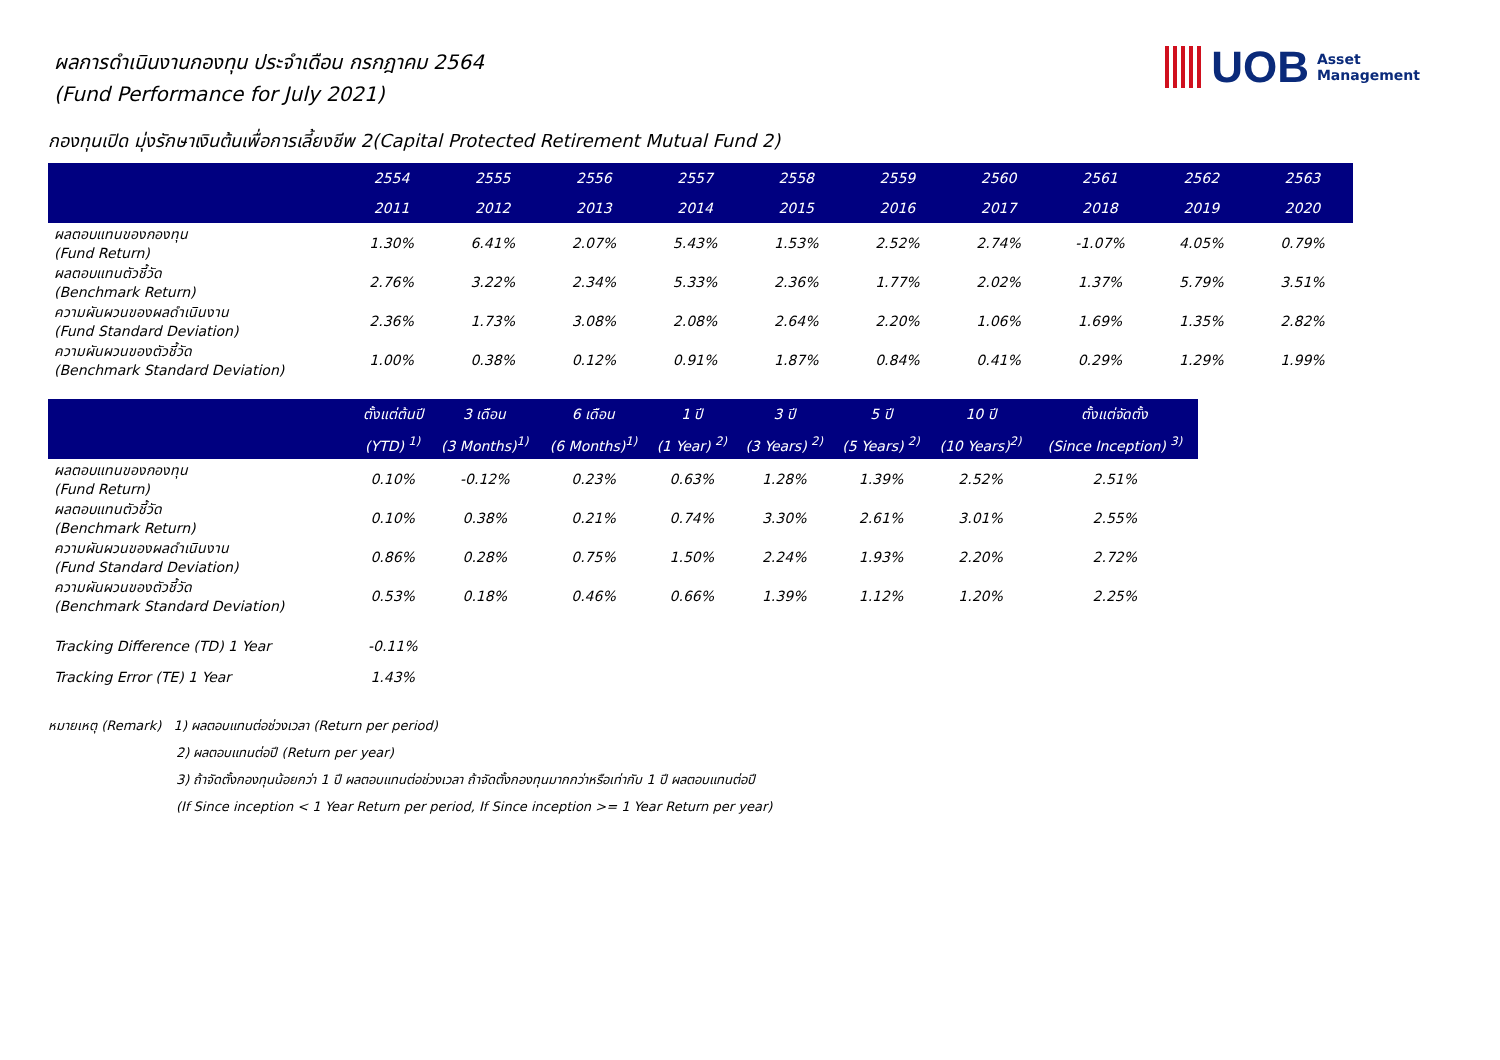UOB
Asset
Management
ผลการดำเนินงานกองทุน ประจำเดือน กรกฎาคม 2564
(Fund Performance for July 2021)
กองทุนเปิด มุ่งรักษาเงินต้นเพื่อการเลี้ยงชีพ 2(Capital Protected Retirement Mutual Fund 2)
| | 2554 | 2555 | 2556 | 2557 | 2558 | 2559 | 2560 | 2561 | 2562 | 2563 |
| --- | --- | --- | --- | --- | --- | --- | --- | --- | --- | --- |
| | 2011 | 2012 | 2013 | 2014 | 2015 | 2016 | 2017 | 2018 | 2019 | 2020 |
| ผลตอบแทนของกองทุน (Fund Return) | 1.30% | 6.41% | 2.07% | 5.43% | 1.53% | 2.52% | 2.74% | -1.07% | 4.05% | 0.79% |
| ผลตอบแทนตัวชี้วัด (Benchmark Return) | 2.76% | 3.22% | 2.34% | 5.33% | 2.36% | 1.77% | 2.02% | 1.37% | 5.79% | 3.51% |
| ความผันผวนของผลดำเนินงาน (Fund Standard Deviation) | 2.36% | 1.73% | 3.08% | 2.08% | 2.64% | 2.20% | 1.06% | 1.69% | 1.35% | 2.82% |
| ความผันผวนของตัวชี้วัด (Benchmark Standard Deviation) | 1.00% | 0.38% | 0.12% | 0.91% | 1.87% | 0.84% | 0.41% | 0.29% | 1.29% | 1.99% |
| | ตั้งแต่ต้นปี | 3 เดือน | 6 เดือน | 1 ปี | 3 ปี | 5 ปี | 10 ปี | ตั้งแต่จัดตั้ง |
| --- | --- | --- | --- | --- | --- | --- | --- | --- |
| | (YTD) <sup>1)</sup> | (3 Months)<sup>1)</sup> | (6 Months)<sup>1)</sup> | (1 Year) <sup>2)</sup> | (3 Years) <sup>2)</sup> | (5 Years) <sup>2)</sup> | (10 Years)<sup>2)</sup> | (Since Inception) <sup>3)</sup> |
| ผลตอบแทนของกองทุน (Fund Return) | 0.10% | -0.12% | 0.23% | 0.63% | 1.28% | 1.39% | 2.52% | 2.51% |
| ผลตอบแทนตัวชี้วัด (Benchmark Return) | 0.10% | 0.38% | 0.21% | 0.74% | 3.30% | 2.61% | 3.01% | 2.55% |
| ความผันผวนของผลดำเนินงาน (Fund Standard Deviation) | 0.86% | 0.28% | 0.75% | 1.50% | 2.24% | 1.93% | 2.20% | 2.72% |
| ความผันผวนของตัวชี้วัด (Benchmark Standard Deviation) | 0.53% | 0.18% | 0.46% | 0.66% | 1.39% | 1.12% | 1.20% | 2.25% |
| Tracking Difference (TD) 1 Year | -0.11% | | | | | | | |
| Tracking Error (TE) 1 Year | 1.43% | | | | | | | |
หมายเหตุ (Remark) 1) ผลตอบแทนต่อช่วงเวลา (Return per period)
2) ผลตอบแทนต่อปี (Return per year)
3) ถ้าจัดตั้งกองทุนน้อยกว่า 1 ปี ผลตอบแทนต่อช่วงเวลา ถ้าจัดตั้งกองทุนมากกว่าหรือเท่ากับ 1 ปี ผลตอบแทนต่อปี
(If Since inception < 1 Year Return per period, If Since inception >= 1 Year Return per year)